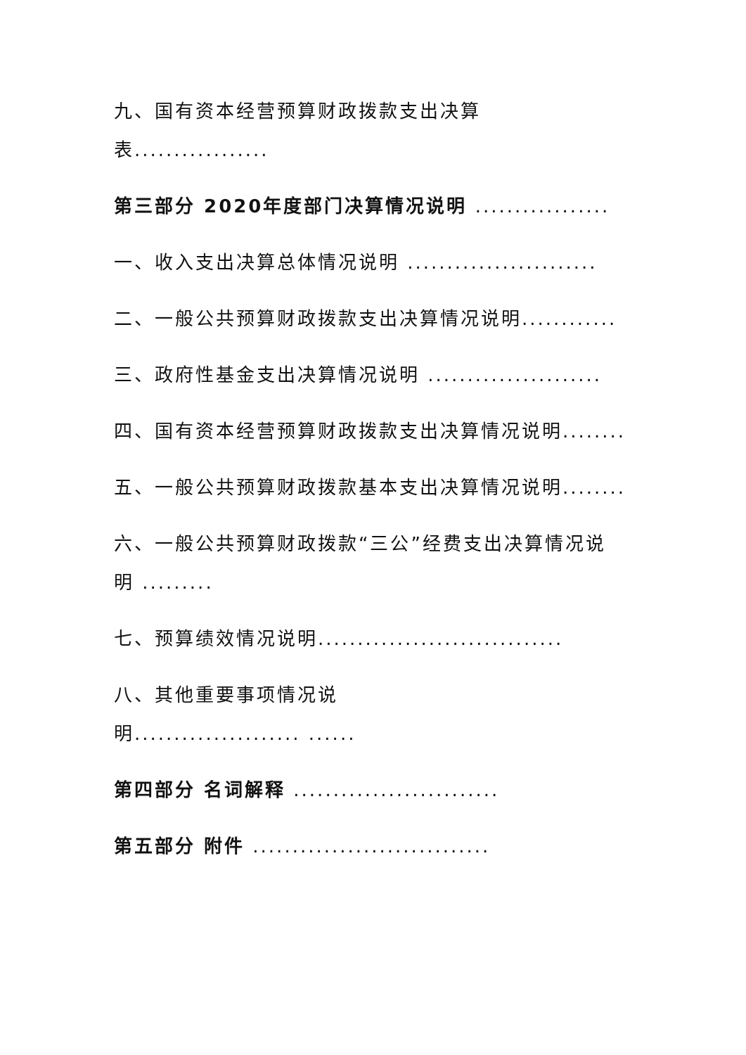九、国有资本经营预算财政拨款支出决算
表.................
第三部分 2020年度部门决算情况说明 .................
一、收入支出决算总体情况说明 ........................
二、一般公共预算财政拨款支出决算情况说明............
三、政府性基金支出决算情况说明 ......................
四、国有资本经营预算财政拨款支出决算情况说明........
五、一般公共预算财政拨款基本支出决算情况说明........
六、一般公共预算财政拨款“三公”经费支出决算情况说
明 .........
七、预算绩效情况说明...............................
八、其他重要事项情况说
明..................... ......
第四部分 名词解释 ..........................
第五部分 附件 ..............................